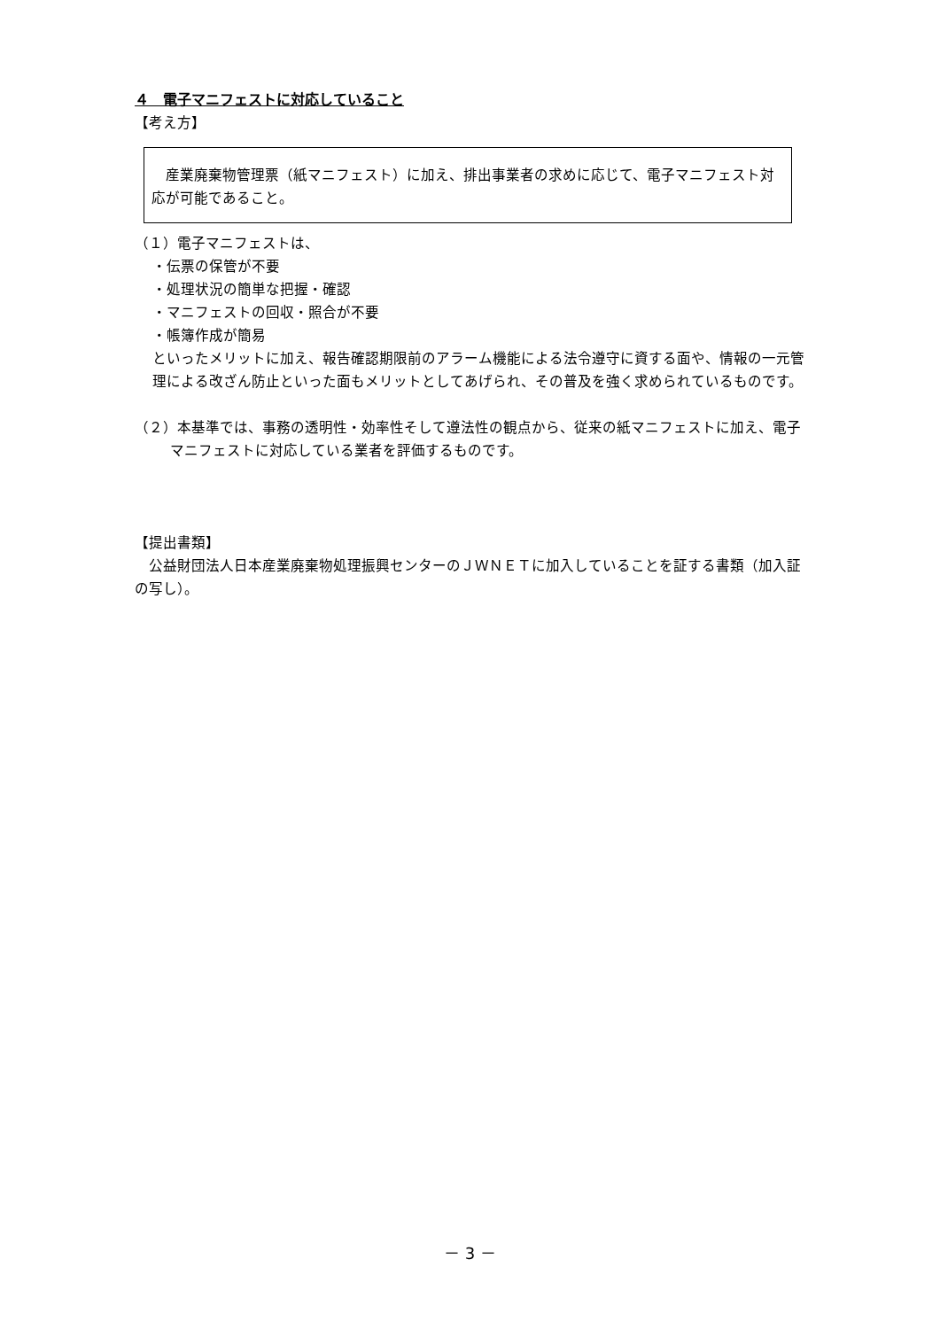４　電子マニフェストに対応していること
【考え方】
　産業廃棄物管理票（紙マニフェスト）に加え、排出事業者の求めに応じて、電子マニフェスト対応が可能であること。
（１）電子マニフェストは、
・伝票の保管が不要
・処理状況の簡単な把握・確認
・マニフェストの回収・照合が不要
・帳簿作成が簡易
といったメリットに加え、報告確認期限前のアラーム機能による法令遵守に資する面や、情報の一元管理による改ざん防止といった面もメリットとしてあげられ、その普及を強く求められているものです。
（２）本基準では、事務の透明性・効率性そして遵法性の観点から、従来の紙マニフェストに加え、電子マニフェストに対応している業者を評価するものです。
【提出書類】
　公益財団法人日本産業廃棄物処理振興センターのＪＷＮＥＴに加入していることを証する書類（加入証の写し）。
－ 3 －